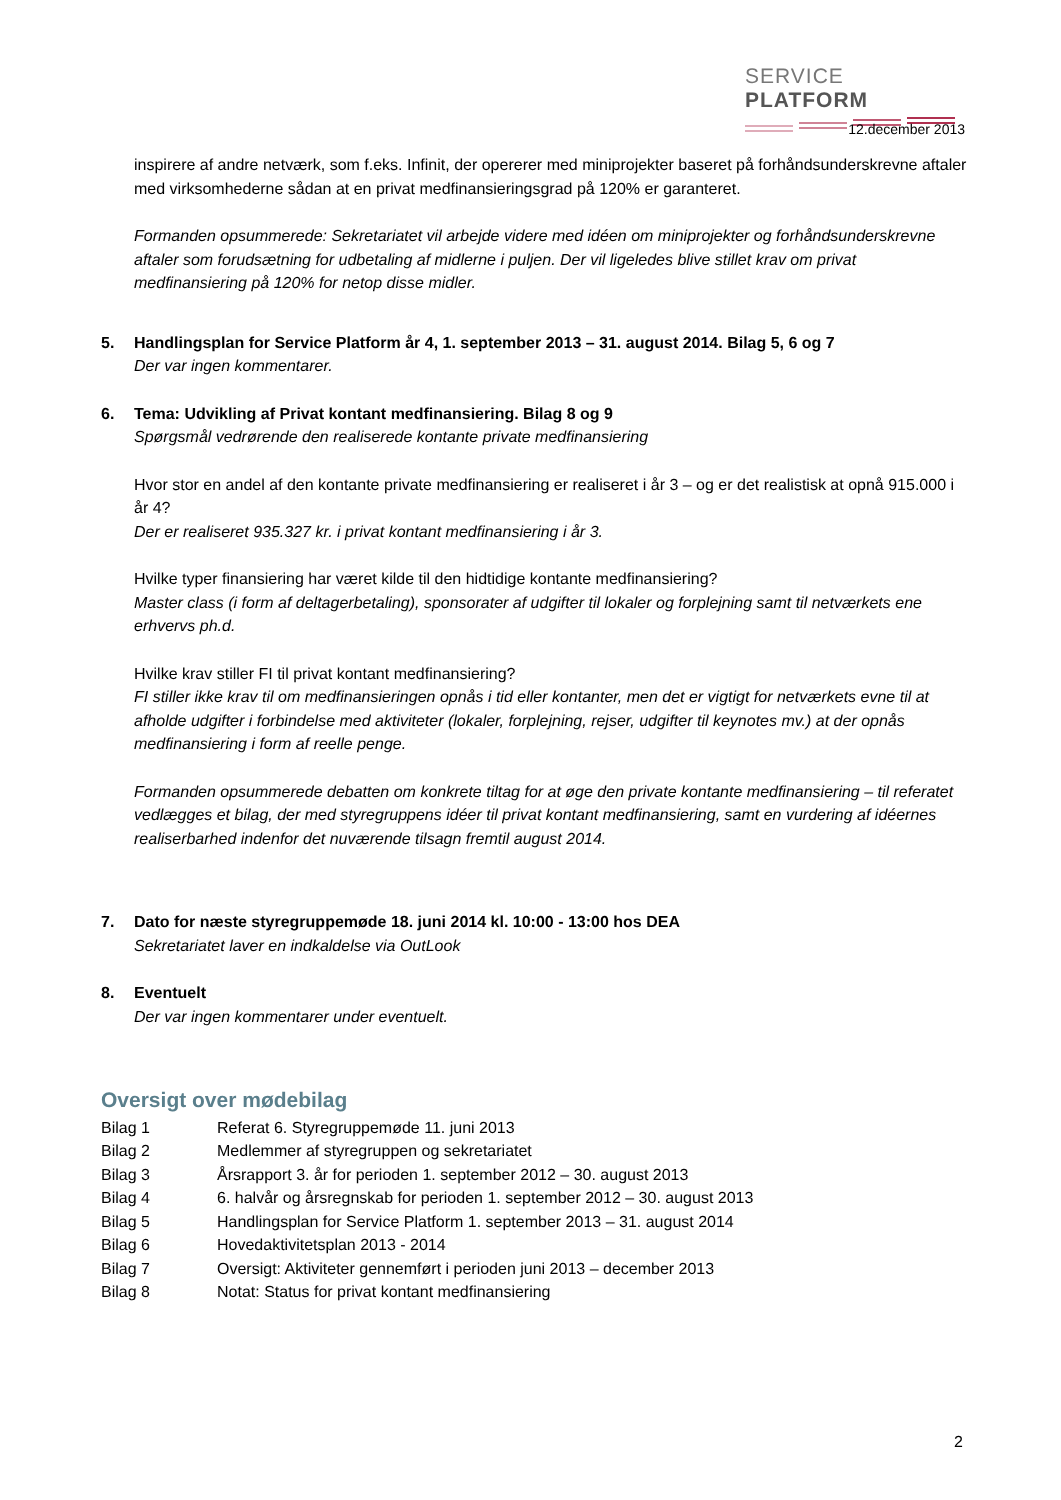SERVICE PLATFORM
12.december 2013
inspirere af andre netværk, som f.eks. Infinit, der opererer med miniprojekter baseret på forhåndsunderskrevne aftaler med virksomhederne sådan at en privat medfinansieringsgrad på 120% er garanteret.
Formanden opsummerede: Sekretariatet vil arbejde videre med idéen om miniprojekter og forhåndsunderskrevne aftaler som forudsætning for udbetaling af midlerne i puljen. Der vil ligeledes blive stillet krav om privat medfinansiering på 120% for netop disse midler.
5. Handlingsplan for Service Platform år 4, 1. september 2013 – 31. august 2014. Bilag 5, 6 og 7
Der var ingen kommentarer.
6. Tema: Udvikling af Privat kontant medfinansiering. Bilag 8 og 9
Spørgsmål vedrørende den realiserede kontante private medfinansiering
Hvor stor en andel af den kontante private medfinansiering er realiseret i år 3 – og er det realistisk at opnå 915.000 i år 4?
Der er realiseret 935.327 kr. i privat kontant medfinansiering i år 3.
Hvilke typer finansiering har været kilde til den hidtidige kontante medfinansiering?
Master class (i form af deltagerbetaling), sponsorater af udgifter til lokaler og forplejning samt til netværkets ene erhvervs ph.d.
Hvilke krav stiller FI til privat kontant medfinansiering?
FI stiller ikke krav til om medfinansieringen opnås i tid eller kontanter, men det er vigtigt for netværkets evne til at afholde udgifter i forbindelse med aktiviteter (lokaler, forplejning, rejser, udgifter til keynotes mv.) at der opnås medfinansiering i form af reelle penge.
Formanden opsummerede debatten om konkrete tiltag for at øge den private kontante medfinansiering – til referatet vedlægges et bilag, der med styregruppens idéer til privat kontant medfinansiering, samt en vurdering af idéernes realiserbarhed indenfor det nuværende tilsagn fremtil august 2014.
7. Dato for næste styregruppemøde 18. juni 2014 kl. 10:00 - 13:00 hos DEA
Sekretariatet laver en indkaldelse via OutLook
8. Eventuelt
Der var ingen kommentarer under eventuelt.
Oversigt over mødebilag
Bilag 1 Referat 6. Styregruppemøde 11. juni 2013
Bilag 2 Medlemmer af styregruppen og sekretariatet
Bilag 3 Årsrapport 3. år for perioden 1. september 2012 – 30. august 2013
Bilag 4 6. halvår og årsregnskab for perioden 1. september 2012 – 30. august 2013
Bilag 5 Handlingsplan for Service Platform 1. september 2013 – 31. august 2014
Bilag 6 Hovedaktivitetsplan 2013 - 2014
Bilag 7 Oversigt: Aktiviteter gennemført i perioden juni 2013 – december 2013
Bilag 8 Notat: Status for privat kontant medfinansiering
2